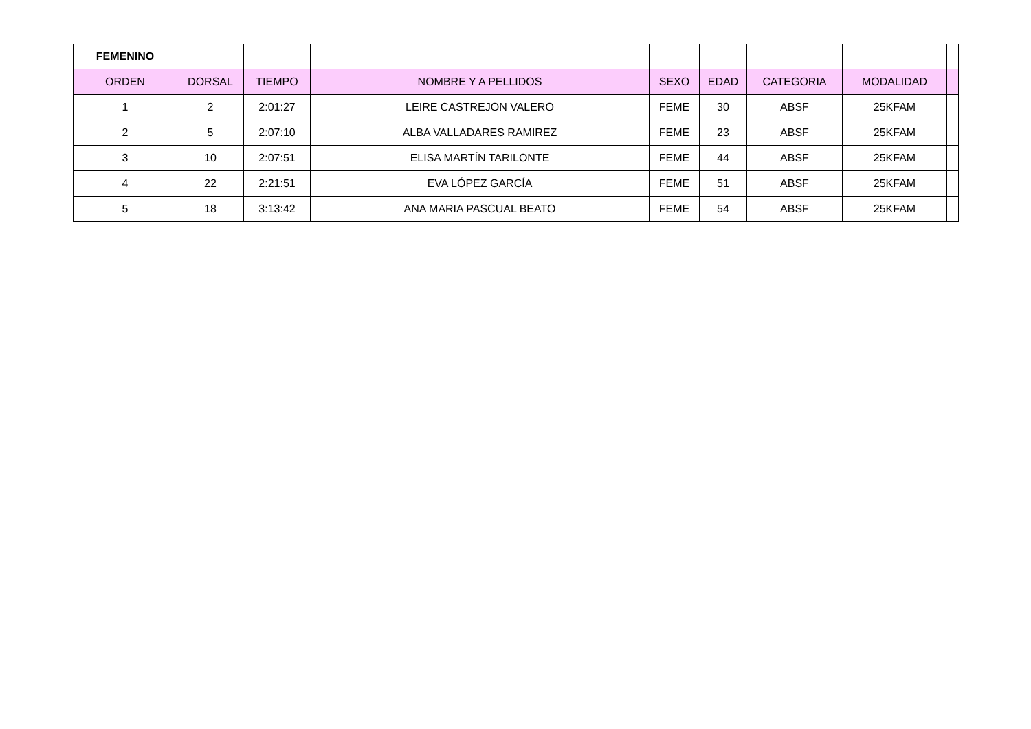| FEMENINO | | | | | | | | |
| ORDEN | DORSAL | TIEMPO | NOMBRE Y A PELLIDOS | SEXO | EDAD | CATEGORIA | MODALIDAD | |
| 1 | 2 | 2:01:27 | LEIRE CASTREJON VALERO | FEME | 30 | ABSF | 25KFAM | |
| 2 | 5 | 2:07:10 | ALBA VALLADARES RAMIREZ | FEME | 23 | ABSF | 25KFAM | |
| 3 | 10 | 2:07:51 | ELISA MARTÍN TARILONTE | FEME | 44 | ABSF | 25KFAM | |
| 4 | 22 | 2:21:51 | EVA LÓPEZ GARCÍA | FEME | 51 | ABSF | 25KFAM | |
| 5 | 18 | 3:13:42 | ANA MARIA PASCUAL BEATO | FEME | 54 | ABSF | 25KFAM | |